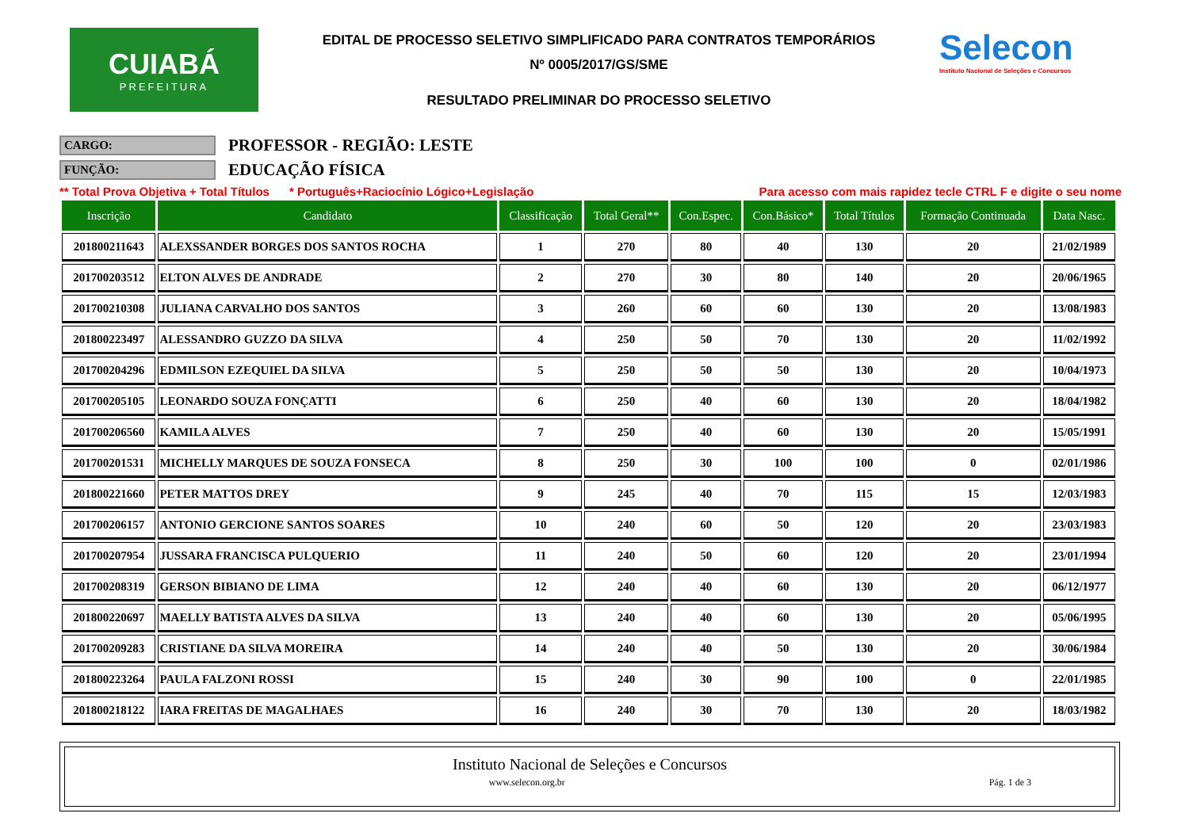CUIABÁ
PREFEITURA
EDITAL DE PROCESSO SELETIVO SIMPLIFICADO PARA CONTRATOS TEMPORÁRIOS
Nº 0005/2017/GS/SME
RESULTADO PRELIMINAR DO PROCESSO SELETIVO
Selecon
Instituto Nacional de Seleções e Concursos
CARGO: PROFESSOR - REGIÃO: LESTE
FUNÇÃO: EDUCAÇÃO FÍSICA
** Total Prova Objetiva + Total Títulos * Português+Raciocínio Lógico+Legislação Para acesso com mais rapidez tecle CTRL F e digite o seu nome
| Inscrição | Candidato | Classificação | Total Geral** | Con.Espec. | Con.Básico* | Total Títulos | Formação Continuada | Data Nasc. |
| --- | --- | --- | --- | --- | --- | --- | --- | --- |
| 201800211643 | ALEXSSANDER BORGES DOS SANTOS ROCHA | 1 | 270 | 80 | 40 | 130 | 20 | 21/02/1989 |
| 201700203512 | ELTON ALVES DE ANDRADE | 2 | 270 | 30 | 80 | 140 | 20 | 20/06/1965 |
| 201700210308 | JULIANA CARVALHO DOS SANTOS | 3 | 260 | 60 | 60 | 130 | 20 | 13/08/1983 |
| 201800223497 | ALESSANDRO GUZZO DA SILVA | 4 | 250 | 50 | 70 | 130 | 20 | 11/02/1992 |
| 201700204296 | EDMILSON EZEQUIEL DA SILVA | 5 | 250 | 50 | 50 | 130 | 20 | 10/04/1973 |
| 201700205105 | LEONARDO SOUZA FONÇATTI | 6 | 250 | 40 | 60 | 130 | 20 | 18/04/1982 |
| 201700206560 | KAMILA ALVES | 7 | 250 | 40 | 60 | 130 | 20 | 15/05/1991 |
| 201700201531 | MICHELLY MARQUES DE SOUZA FONSECA | 8 | 250 | 30 | 100 | 100 | 0 | 02/01/1986 |
| 201800221660 | PETER MATTOS DREY | 9 | 245 | 40 | 70 | 115 | 15 | 12/03/1983 |
| 201700206157 | ANTONIO GERCIONE SANTOS SOARES | 10 | 240 | 60 | 50 | 120 | 20 | 23/03/1983 |
| 201700207954 | JUSSARA FRANCISCA PULQUERIO | 11 | 240 | 50 | 60 | 120 | 20 | 23/01/1994 |
| 201700208319 | GERSON BIBIANO DE LIMA | 12 | 240 | 40 | 60 | 130 | 20 | 06/12/1977 |
| 201800220697 | MAELLY BATISTA ALVES DA SILVA | 13 | 240 | 40 | 60 | 130 | 20 | 05/06/1995 |
| 201700209283 | CRISTIANE DA SILVA MOREIRA | 14 | 240 | 40 | 50 | 130 | 20 | 30/06/1984 |
| 201800223264 | PAULA FALZONI ROSSI | 15 | 240 | 30 | 90 | 100 | 0 | 22/01/1985 |
| 201800218122 | IARA FREITAS DE MAGALHAES | 16 | 240 | 30 | 70 | 130 | 20 | 18/03/1982 |
Instituto Nacional de Seleções e Concursos
www.selecon.org.br Pág. 1 de 3